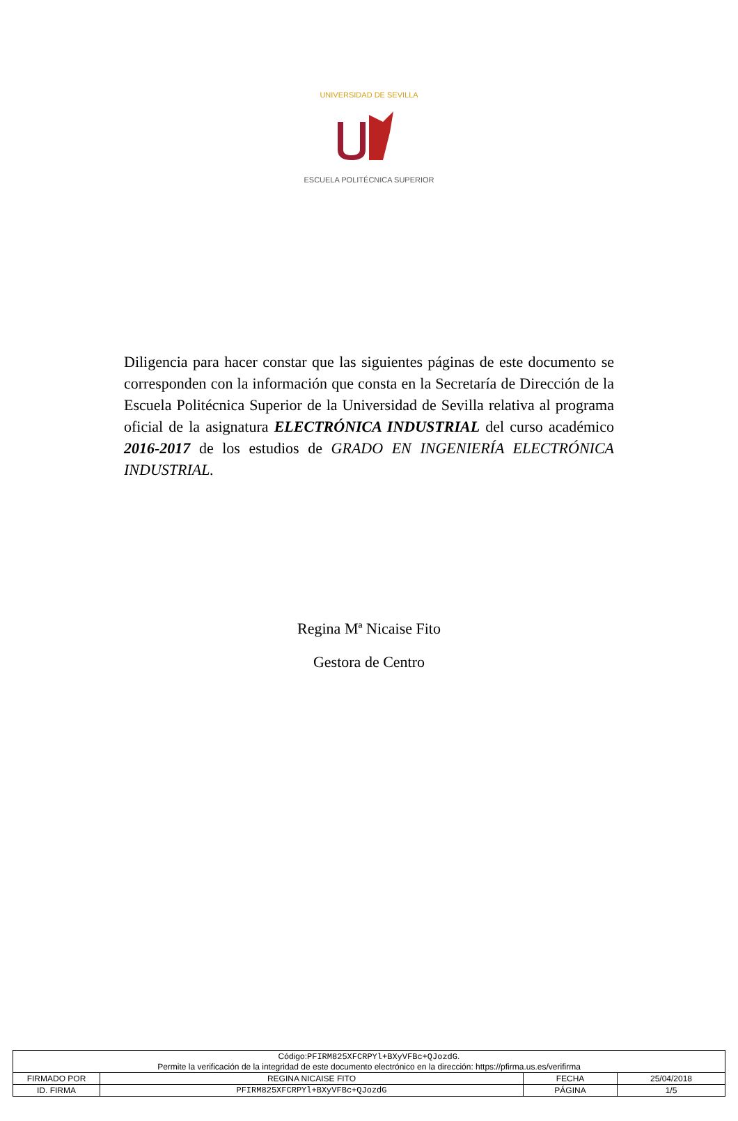UNIVERSIDAD DE SEVILLA
ESCUELA POLITÉCNICA SUPERIOR
Diligencia para hacer constar que las siguientes páginas de este documento se corresponden con la información que consta en la Secretaría de Dirección de la Escuela Politécnica Superior de la Universidad de Sevilla relativa al programa oficial de la asignatura ELECTRÓNICA INDUSTRIAL del curso académico 2016-2017 de los estudios de GRADO EN INGENIERÍA ELECTRÓNICA INDUSTRIAL.
Regina Mª Nicaise Fito
Gestora de Centro
| Código: PFIRM825XFCRPYl+BXyVFBc+QJozdG . Permite la verificación de la integridad de este documento electrónico en la dirección: https://pfirma.us.es/verifirma | | | |
| FIRMADO POR | REGINA NICAISE FITO | FECHA | 25/04/2018 |
| ID. FIRMA | PFIRM825XFCRPYl+BXyVFBc+QJozdG | PÁGINA | 1/5 |